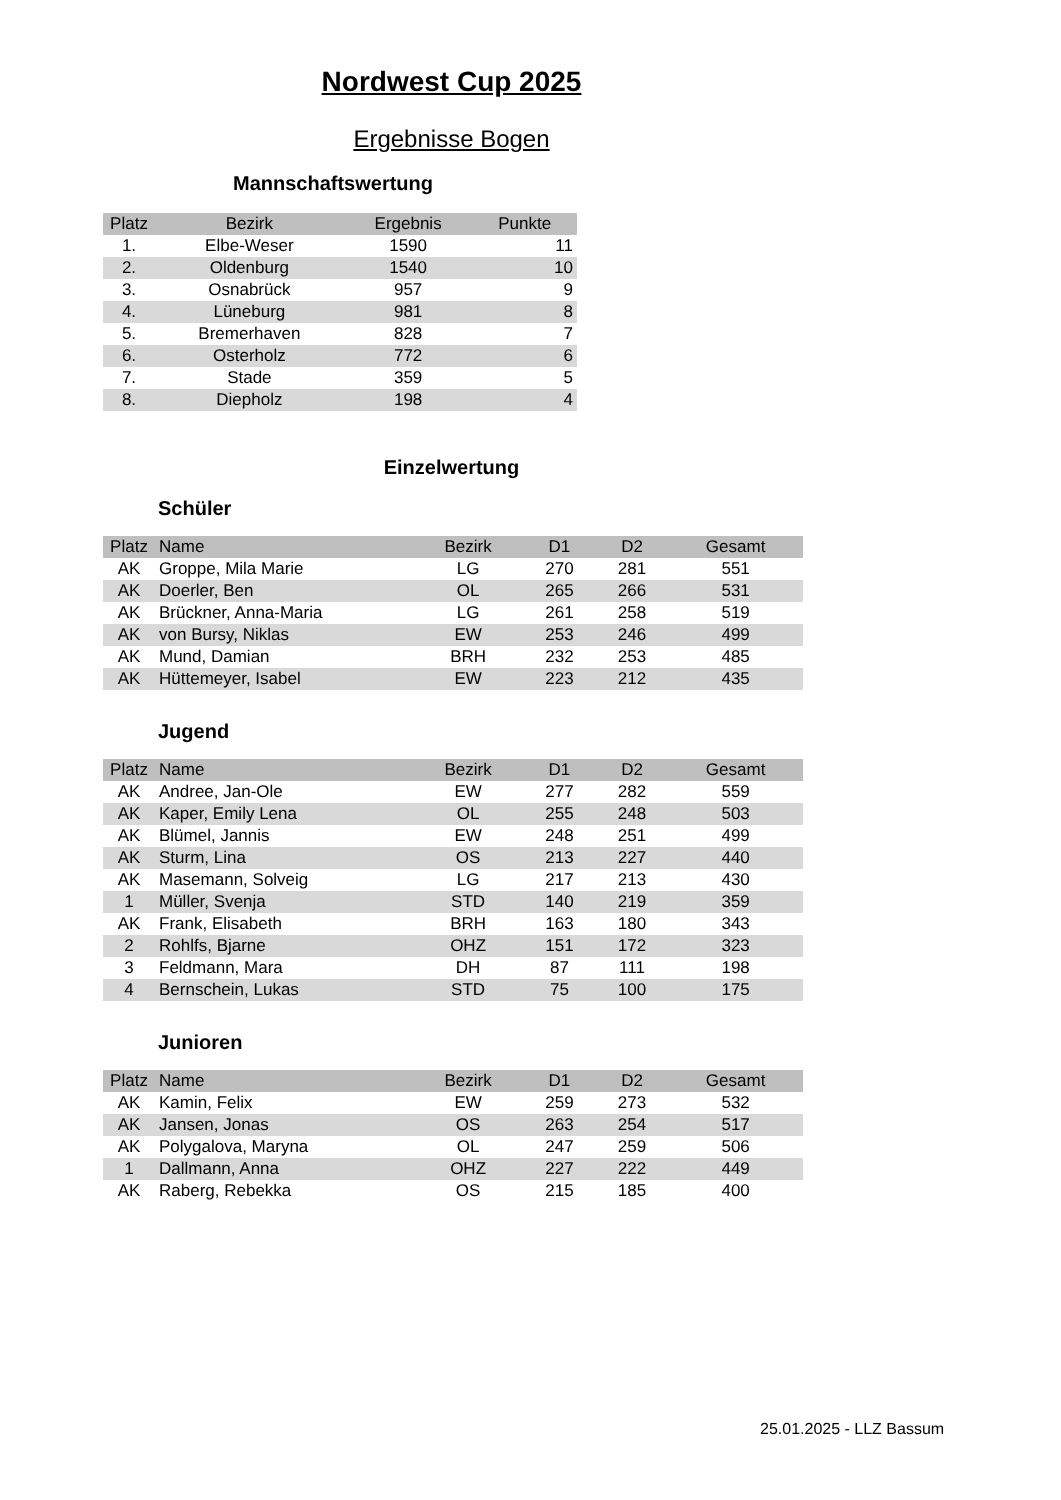Nordwest Cup 2025
Ergebnisse Bogen
Mannschaftswertung
| Platz | Bezirk | Ergebnis | Punkte |
| --- | --- | --- | --- |
| 1. | Elbe-Weser | 1590 | 11 |
| 2. | Oldenburg | 1540 | 10 |
| 3. | Osnabrück | 957 | 9 |
| 4. | Lüneburg | 981 | 8 |
| 5. | Bremerhaven | 828 | 7 |
| 6. | Osterholz | 772 | 6 |
| 7. | Stade | 359 | 5 |
| 8. | Diepholz | 198 | 4 |
Einzelwertung
Schüler
| Platz | Name | Bezirk | D1 | D2 | Gesamt |
| --- | --- | --- | --- | --- | --- |
| AK | Groppe, Mila Marie | LG | 270 | 281 | 551 |
| AK | Doerler, Ben | OL | 265 | 266 | 531 |
| AK | Brückner, Anna-Maria | LG | 261 | 258 | 519 |
| AK | von Bursy, Niklas | EW | 253 | 246 | 499 |
| AK | Mund, Damian | BRH | 232 | 253 | 485 |
| AK | Hüttemeyer, Isabel | EW | 223 | 212 | 435 |
Jugend
| Platz | Name | Bezirk | D1 | D2 | Gesamt |
| --- | --- | --- | --- | --- | --- |
| AK | Andree, Jan-Ole | EW | 277 | 282 | 559 |
| AK | Kaper, Emily Lena | OL | 255 | 248 | 503 |
| AK | Blümel, Jannis | EW | 248 | 251 | 499 |
| AK | Sturm, Lina | OS | 213 | 227 | 440 |
| AK | Masemann, Solveig | LG | 217 | 213 | 430 |
| 1 | Müller, Svenja | STD | 140 | 219 | 359 |
| AK | Frank, Elisabeth | BRH | 163 | 180 | 343 |
| 2 | Rohlfs, Bjarne | OHZ | 151 | 172 | 323 |
| 3 | Feldmann, Mara | DH | 87 | 111 | 198 |
| 4 | Bernschein, Lukas | STD | 75 | 100 | 175 |
Junioren
| Platz | Name | Bezirk | D1 | D2 | Gesamt |
| --- | --- | --- | --- | --- | --- |
| AK | Kamin, Felix | EW | 259 | 273 | 532 |
| AK | Jansen, Jonas | OS | 263 | 254 | 517 |
| AK | Polygalova, Maryna | OL | 247 | 259 | 506 |
| 1 | Dallmann, Anna | OHZ | 227 | 222 | 449 |
| AK | Raberg, Rebekka | OS | 215 | 185 | 400 |
25.01.2025 - LLZ Bassum